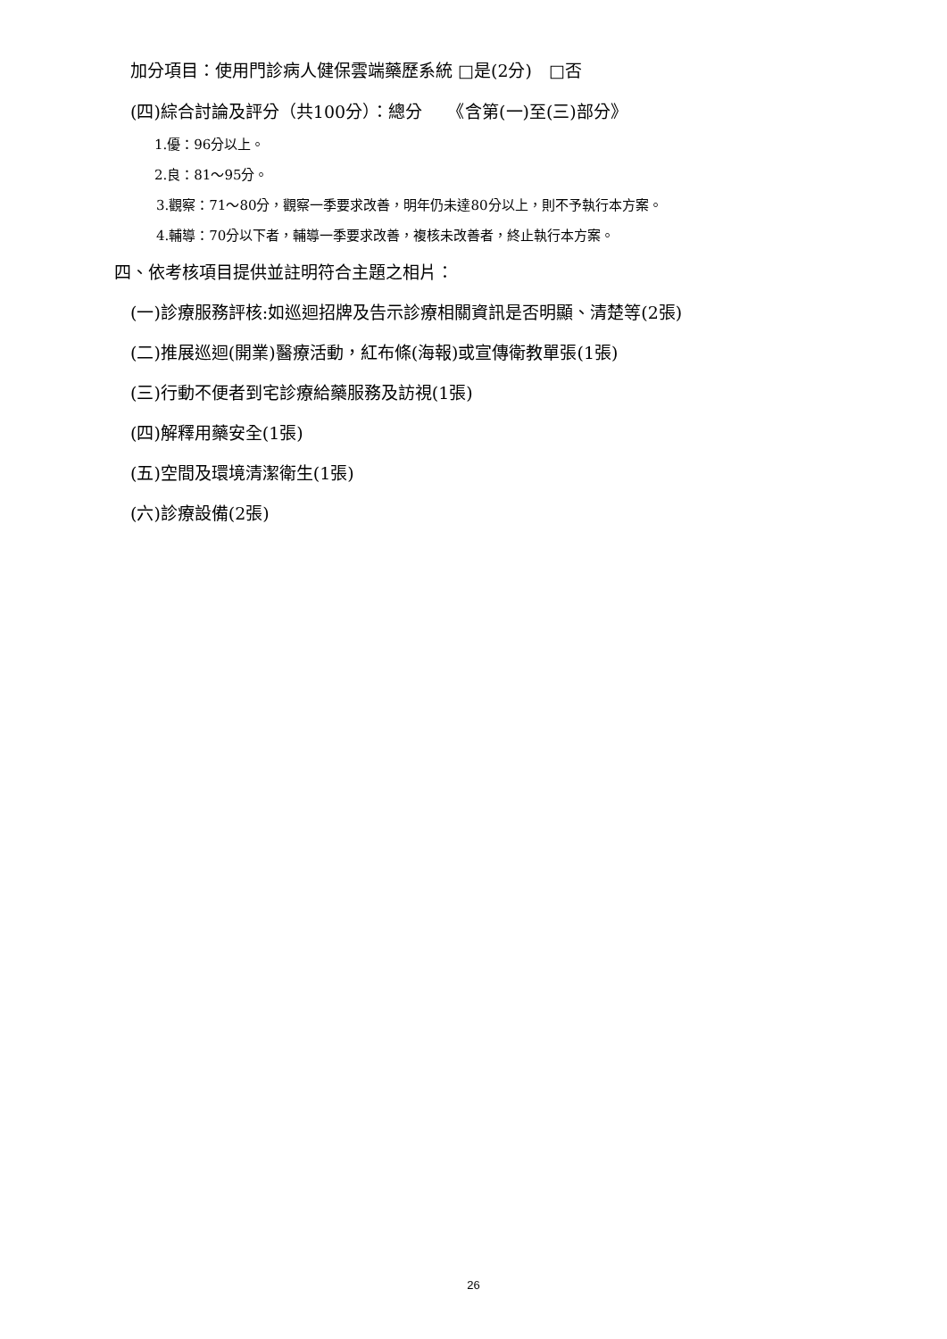加分項目：使用門診病人健保雲端藥歷系統 □是(2分)　□否
(四)綜合討論及評分（共100分）：總分　　《含第(一)至(三)部分》
1.優：96分以上。
2.良：81～95分。
3.觀察：71～80分，觀察一季要求改善，明年仍未達80分以上，則不予執行本方案。
4.輔導：70分以下者，輔導一季要求改善，複核未改善者，終止執行本方案。
四、依考核項目提供並註明符合主題之相片：
(一)診療服務評核:如巡迴招牌及告示診療相關資訊是否明顯、清楚等(2張)
(二)推展巡迴(開業)醫療活動，紅布條(海報)或宣傳衛教單張(1張)
(三)行動不便者到宅診療給藥服務及訪視(1張)
(四)解釋用藥安全(1張)
(五)空間及環境清潔衛生(1張)
(六)診療設備(2張)
26